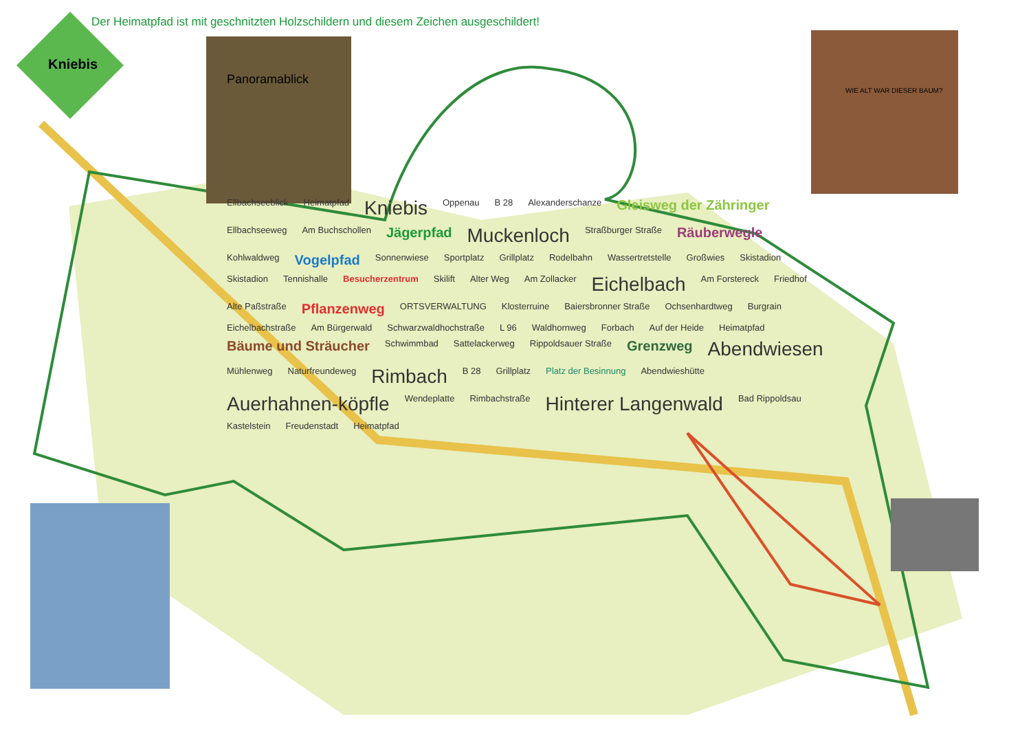Der Heimatpfad ist mit geschnitzten Holzschildern und diesem Zeichen ausgeschildert!
Kniebis
Panoramablick
WIE ALT WAR DIESER BAUM?
Ellbachseeblick Heimatpfad Kniebis Oppenau B 28 Alexanderschanze Gleisweg der Zähringer Ellbachseeweg Am Buchschollen Jägerpfad Muckenloch Straßburger Straße Räuberwegle Kohlwaldweg Vogelpfad Sonnenwiese Sportplatz Grillplatz Rodelbahn Wassertretstelle Großwies Skistadion Skistadion Tennishalle Besucherzentrum Skilift Alter Weg Am Zollacker Eichelbach Am Forstereck Friedhof Alte Paßstraße Pflanzenweg ORTSVERWALTUNG Klosterruine Baiersbronner Straße Ochsenhardtweg Burgrain Eichelbachstraße Am Bürgerwald Schwarzwaldhochstraße L 96 Waldhornweg Forbach Auf der Heide Heimatpfad Bäume und Sträucher Schwimmbad Sattelackerweg Rippoldsauer Straße Grenzweg Abendwiesen Mühlenweg Naturfreundeweg Rimbach B 28 Grillplatz Platz der Besinnung Abendwieshütte Auerhahnen-köpfle Wendeplatte Rimbachstraße Hinterer Langenwald Bad Rippoldsau Kastelstein Freudenstadt Heimatpfad